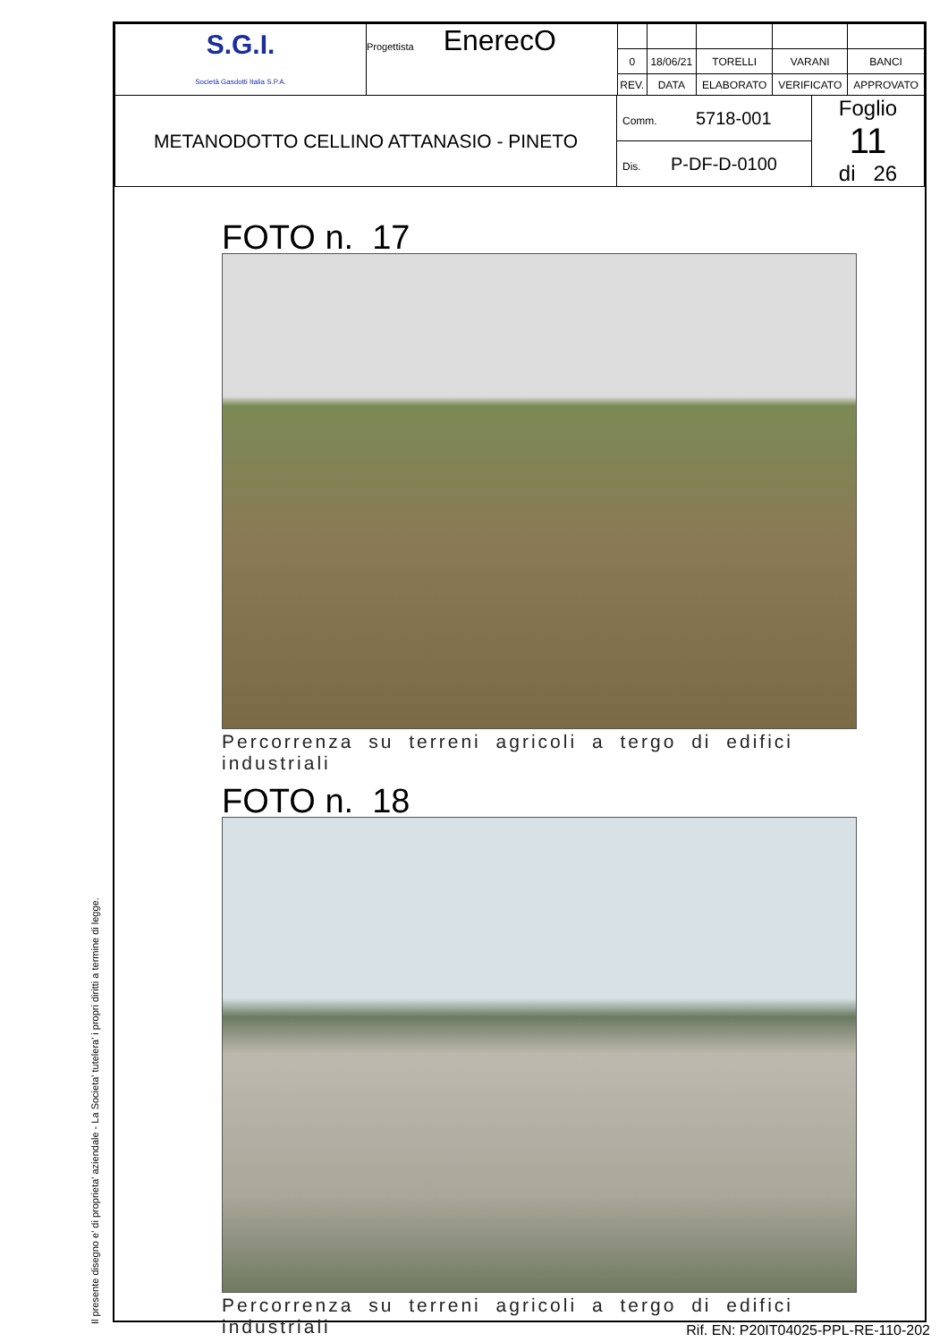Il presente disegno e' di proprieta' aziendale - La Societa' tutelera' i propri diritti a termine di legge.
| S.G.I. Società Gasdotti Italia S.P.A. | Progettista EnerecO | | | | | |
| | | 0 | 18/06/21 | TORELLI | VARANI | BANCI |
| | | REV. | DATA | ELABORATO | VERIFICATO | APPROVATO |
| METANODOTTO CELLINO ATTANASIO - PINETO | Comm. 5718-001 | Foglio 11 di 26 |
| | Dis. P-DF-D-0100 | |
FOTO n. 17
Percorrenza su terreni agricoli a tergo di edifici industriali
FOTO n. 18
Percorrenza su terreni agricoli a tergo di edifici industriali
Rif. EN: P20IT04025-PPL-RE-110-202